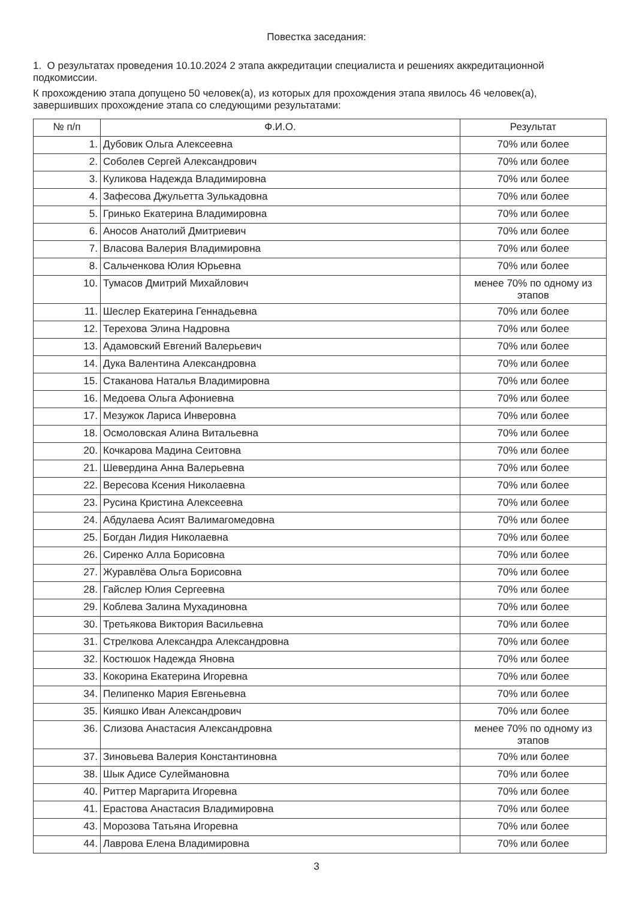Повестка заседания:
1. О результатах проведения 10.10.2024 2 этапа аккредитации специалиста и решениях аккредитационной подкомиссии.
К прохождению этапа допущено 50 человек(а), из которых для прохождения этапа явилось 46 человек(а), завершивших прохождение этапа со следующими результатами:
| № п/п | Ф.И.О. | Результат |
| --- | --- | --- |
| 1. | Дубовик Ольга Алексеевна | 70% или более |
| 2. | Соболев Сергей Александрович | 70% или более |
| 3. | Куликова Надежда Владимировна | 70% или более |
| 4. | Зафесова Джульетта Зулькадовна | 70% или более |
| 5. | Гринько Екатерина Владимировна | 70% или более |
| 6. | Аносов Анатолий Дмитриевич | 70% или более |
| 7. | Власова Валерия Владимировна | 70% или более |
| 8. | Сальченкова Юлия Юрьевна | 70% или более |
| 10. | Тумасов Дмитрий Михайлович | менее 70% по одному из этапов |
| 11. | Шеслер Екатерина Геннадьевна | 70% или более |
| 12. | Терехова Элина Надровна | 70% или более |
| 13. | Адамовский Евгений Валерьевич | 70% или более |
| 14. | Дука Валентина Александровна | 70% или более |
| 15. | Стаканова Наталья Владимировна | 70% или более |
| 16. | Медоева Ольга Афониевна | 70% или более |
| 17. | Мезужок Лариса Инверовна | 70% или более |
| 18. | Осмоловская Алина Витальевна | 70% или более |
| 20. | Кочкарова Мадина Сеитовна | 70% или более |
| 21. | Шевердина Анна Валерьевна | 70% или более |
| 22. | Вересова Ксения Николаевна | 70% или более |
| 23. | Русина Кристина Алексеевна | 70% или более |
| 24. | Абдулаева Асият Валимагомедовна | 70% или более |
| 25. | Богдан Лидия Николаевна | 70% или более |
| 26. | Сиренко Алла Борисовна | 70% или более |
| 27. | Журавлёва Ольга Борисовна | 70% или более |
| 28. | Гайслер Юлия Сергеевна | 70% или более |
| 29. | Коблева Залина Мухадиновна | 70% или более |
| 30. | Третьякова Виктория Васильевна | 70% или более |
| 31. | Стрелкова Александра Александровна | 70% или более |
| 32. | Костюшок Надежда Яновна | 70% или более |
| 33. | Кокорина Екатерина Игоревна | 70% или более |
| 34. | Пелипенко Мария Евгеньевна | 70% или более |
| 35. | Кияшко Иван Александрович | 70% или более |
| 36. | Слизова Анастасия Александровна | менее 70% по одному из этапов |
| 37. | Зиновьева Валерия Константиновна | 70% или более |
| 38. | Шык Адисе Сулеймановна | 70% или более |
| 40. | Риттер Маргарита Игоревна | 70% или более |
| 41. | Ерастова Анастасия Владимировна | 70% или более |
| 43. | Морозова Татьяна Игоревна | 70% или более |
| 44. | Лаврова Елена Владимировна | 70% или более |
3